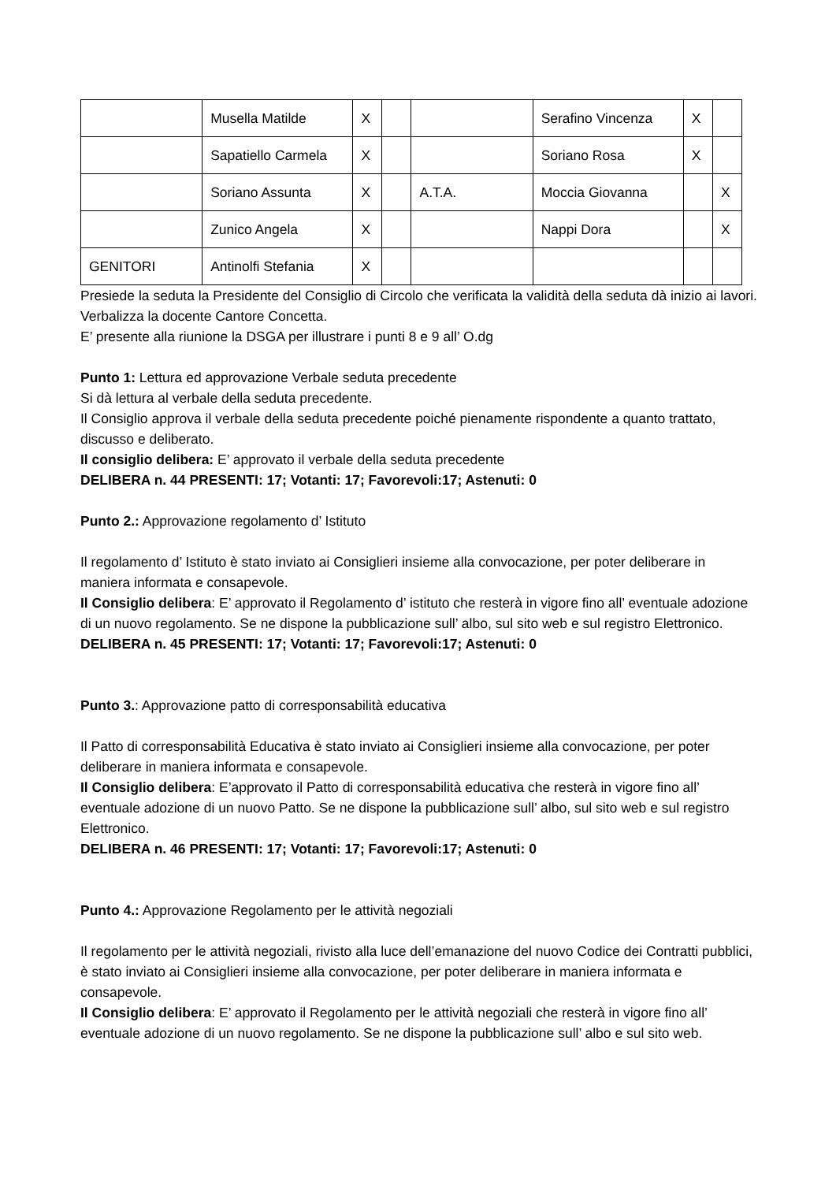| | Musella Matilde | X | | | Serafino Vincenza | X | |
| | Sapatiello Carmela | X | | | Soriano Rosa | X | |
| | Soriano Assunta | X | | A.T.A. | Moccia Giovanna | | X |
| | Zunico Angela | X | | | Nappi Dora | | X |
| GENITORI | Antinolfi Stefania | X | | | | | |
Presiede la seduta la Presidente del Consiglio di Circolo che verificata la validità della seduta dà inizio ai lavori. Verbalizza la docente Cantore Concetta.
E’ presente alla riunione la DSGA per illustrare i punti 8 e 9 all’ O.dg
Punto 1: Lettura ed approvazione Verbale seduta precedente
Si dà lettura al verbale della seduta precedente.
Il Consiglio approva il verbale della seduta precedente poiché pienamente rispondente a quanto trattato, discusso e deliberato.
Il consiglio delibera: E’ approvato il verbale della seduta precedente
DELIBERA n. 44 PRESENTI: 17; Votanti: 17; Favorevoli:17; Astenuti: 0
Punto 2.: Approvazione regolamento d’ Istituto
Il regolamento d’ Istituto è stato inviato ai Consiglieri insieme alla convocazione, per poter deliberare in maniera informata e consapevole.
Il Consiglio delibera: E’ approvato il Regolamento d’ istituto che resterà in vigore fino all’ eventuale adozione di un nuovo regolamento. Se ne dispone la pubblicazione sull’ albo, sul sito web e sul registro Elettronico.
DELIBERA n. 45 PRESENTI: 17; Votanti: 17; Favorevoli:17; Astenuti: 0
Punto 3.: Approvazione patto di corresponsabilità educativa
Il Patto di corresponsabilità Educativa è stato inviato ai Consiglieri insieme alla convocazione, per poter deliberare in maniera informata e consapevole.
Il Consiglio delibera: E’approvato il Patto di corresponsabilità educativa che resterà in vigore fino all’ eventuale adozione di un nuovo Patto. Se ne dispone la pubblicazione sull’ albo, sul sito web e sul registro Elettronico.
DELIBERA n. 46 PRESENTI: 17; Votanti: 17; Favorevoli:17; Astenuti: 0
Punto 4.: Approvazione Regolamento per le attività negoziali
Il regolamento per le attività negoziali, rivisto alla luce dell’emanazione del nuovo Codice dei Contratti pubblici, è stato inviato ai Consiglieri insieme alla convocazione, per poter deliberare in maniera informata e consapevole.
Il Consiglio delibera: E’ approvato il Regolamento per le attività negoziali che resterà in vigore fino all’ eventuale adozione di un nuovo regolamento. Se ne dispone la pubblicazione sull’ albo e sul sito web.